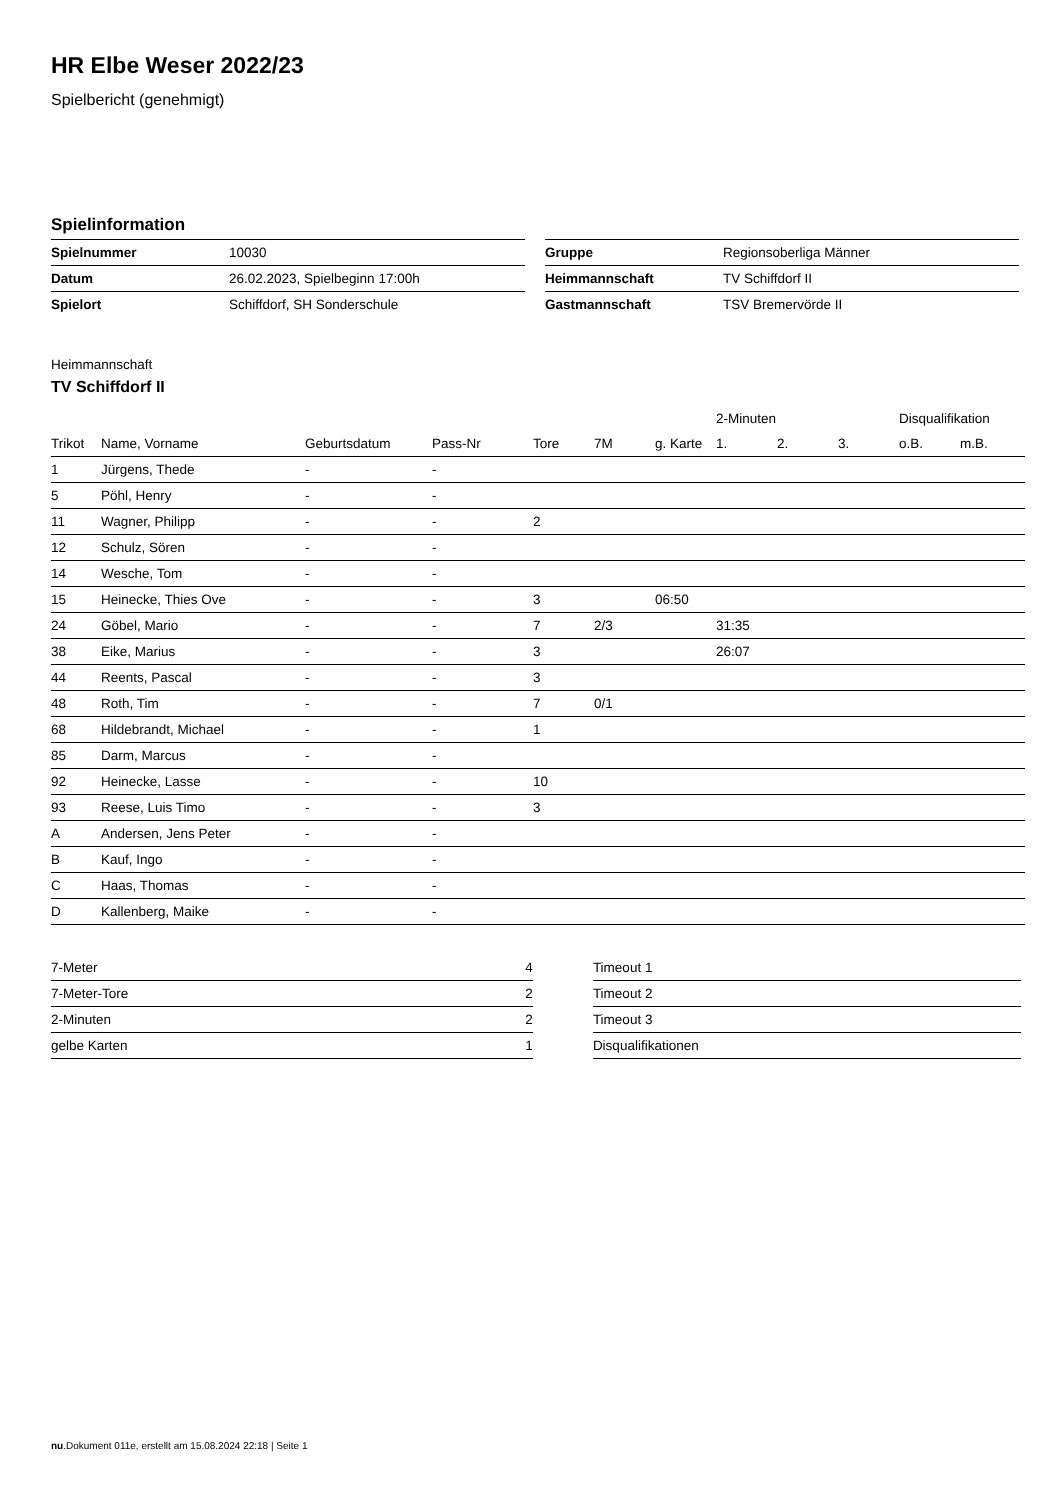HR Elbe Weser 2022/23
Spielbericht (genehmigt)
Spielinformation
| Spielnummer | 10030 |
| Datum | 26.02.2023, Spielbeginn 17:00h |
| Spielort | Schiffdorf, SH Sonderschule |
| Gruppe | Regionsoberliga Männer |
| Heimmannschaft | TV Schiffdorf II |
| Gastmannschaft | TSV Bremervörde II |
Heimmannschaft
TV Schiffdorf II
| | | | | | | | 2-Minuten | | | Disqualifikation | |
| --- | --- | --- | --- | --- | --- | --- | --- | --- | --- | --- | --- |
| Trikot | Name, Vorname | Geburtsdatum | Pass-Nr | Tore | 7M | g. Karte | 1. | 2. | 3. | o.B. | m.B. |
| 1 | Jürgens, Thede | - | - | | | | | | | | |
| 5 | Pöhl, Henry | - | - | | | | | | | | |
| 11 | Wagner, Philipp | - | - | 2 | | | | | | | |
| 12 | Schulz, Sören | - | - | | | | | | | | |
| 14 | Wesche, Tom | - | - | | | | | | | | |
| 15 | Heinecke, Thies Ove | - | - | 3 | | 06:50 | | | | | |
| 24 | Göbel, Mario | - | - | 7 | 2/3 | | 31:35 | | | | |
| 38 | Eike, Marius | - | - | 3 | | | 26:07 | | | | |
| 44 | Reents, Pascal | - | - | 3 | | | | | | | |
| 48 | Roth, Tim | - | - | 7 | 0/1 | | | | | | |
| 68 | Hildebrandt, Michael | - | - | 1 | | | | | | | |
| 85 | Darm, Marcus | - | - | | | | | | | | |
| 92 | Heinecke, Lasse | - | - | 10 | | | | | | | |
| 93 | Reese, Luis Timo | - | - | 3 | | | | | | | |
| A | Andersen, Jens Peter | - | - | | | | | | | | |
| B | Kauf, Ingo | - | - | | | | | | | | |
| C | Haas, Thomas | - | - | | | | | | | | |
| D | Kallenberg, Maike | - | - | | | | | | | | |
| 7-Meter | 4 |
| 7-Meter-Tore | 2 |
| 2-Minuten | 2 |
| gelbe Karten | 1 |
| Timeout 1 | |
| Timeout 2 | |
| Timeout 3 | |
| Disqualifikationen | |
nu.Dokument 011e, erstellt am 15.08.2024 22:18 | Seite 1